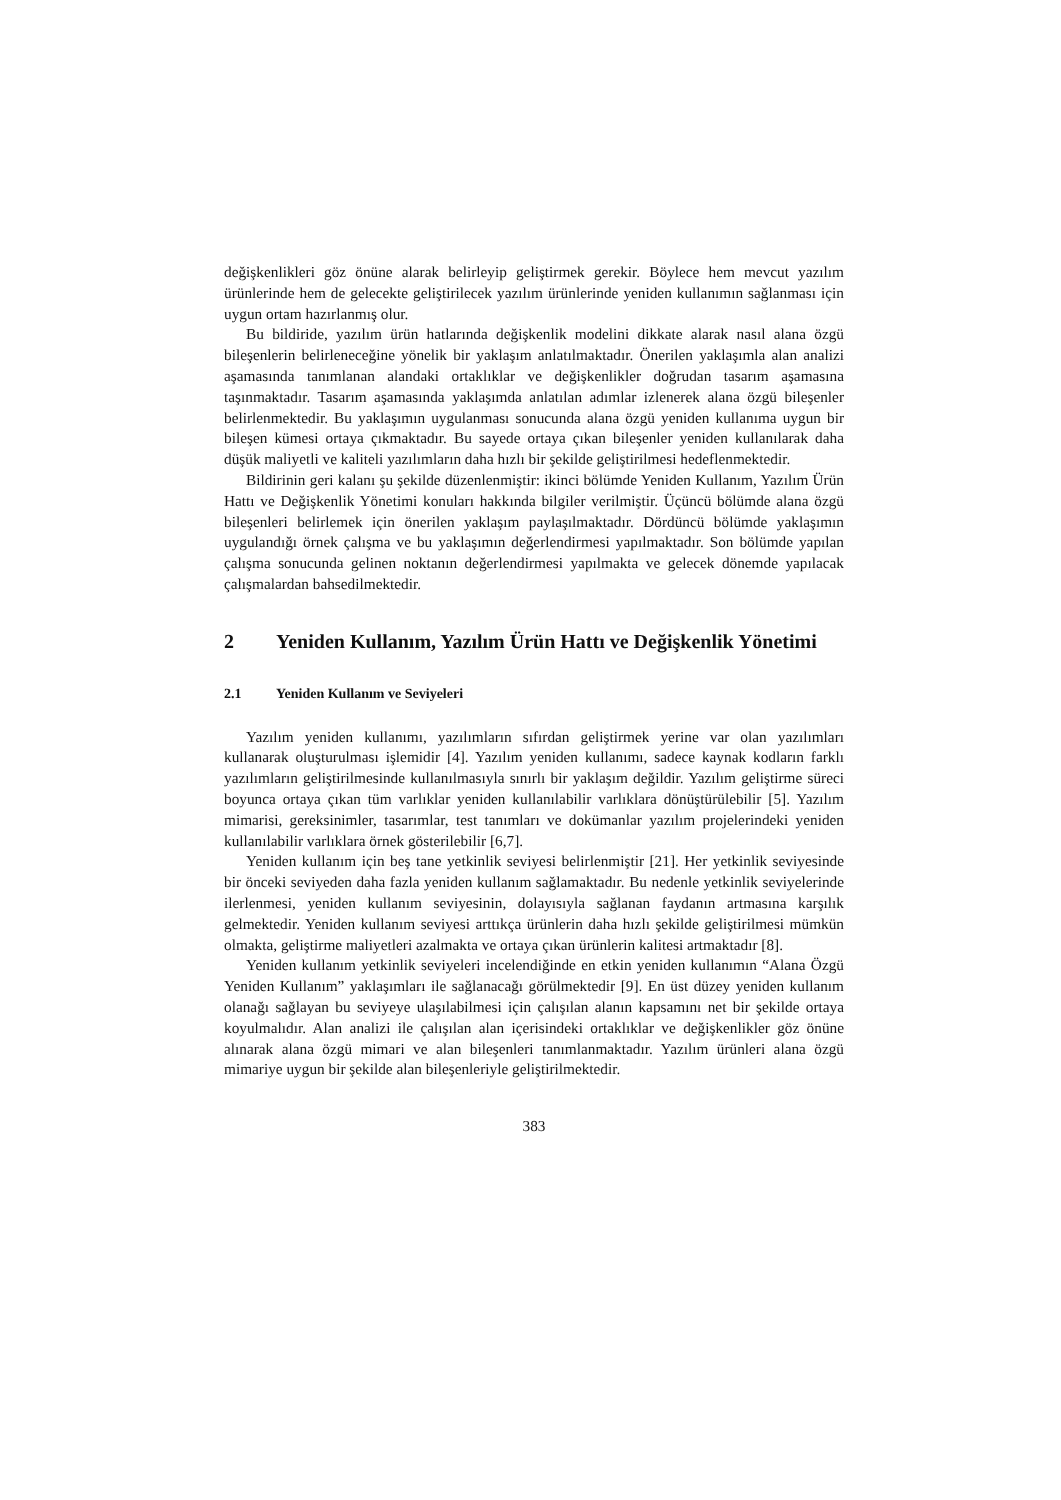değişkenlikleri göz önüne alarak belirleyip geliştirmek gerekir. Böylece hem mevcut yazılım ürünlerinde hem de gelecekte geliştirilecek yazılım ürünlerinde yeniden kullanımın sağlanması için uygun ortam hazırlanmış olur.
Bu bildiride, yazılım ürün hatlarında değişkenlik modelini dikkate alarak nasıl alana özgü bileşenlerin belirleneceğine yönelik bir yaklaşım anlatılmaktadır. Önerilen yaklaşımla alan analizi aşamasında tanımlanan alandaki ortaklıklar ve değişkenlikler doğrudan tasarım aşamasına taşınmaktadır. Tasarım aşamasında yaklaşımda anlatılan adımlar izlenerek alana özgü bileşenler belirlenmektedir. Bu yaklaşımın uygulanması sonucunda alana özgü yeniden kullanıma uygun bir bileşen kümesi ortaya çıkmaktadır. Bu sayede ortaya çıkan bileşenler yeniden kullanılarak daha düşük maliyetli ve kaliteli yazılımların daha hızlı bir şekilde geliştirilmesi hedeflenmektedir.
Bildirinin geri kalanı şu şekilde düzenlenmiştir: ikinci bölümde Yeniden Kullanım, Yazılım Ürün Hattı ve Değişkenlik Yönetimi konuları hakkında bilgiler verilmiştir. Üçüncü bölümde alana özgü bileşenleri belirlemek için önerilen yaklaşım paylaşılmaktadır. Dördüncü bölümde yaklaşımın uygulandığı örnek çalışma ve bu yaklaşımın değerlendirmesi yapılmaktadır. Son bölümde yapılan çalışma sonucunda gelinen noktanın değerlendirmesi yapılmakta ve gelecek dönemde yapılacak çalışmalardan bahsedilmektedir.
2 Yeniden Kullanım, Yazılım Ürün Hattı ve Değişkenlik Yönetimi
2.1 Yeniden Kullanım ve Seviyeleri
Yazılım yeniden kullanımı, yazılımların sıfırdan geliştirmek yerine var olan yazılımları kullanarak oluşturulması işlemidir [4]. Yazılım yeniden kullanımı, sadece kaynak kodların farklı yazılımların geliştirilmesinde kullanılmasıyla sınırlı bir yaklaşım değildir. Yazılım geliştirme süreci boyunca ortaya çıkan tüm varlıklar yeniden kullanılabilir varlıklara dönüştürülebilir [5]. Yazılım mimarisi, gereksinimler, tasarımlar, test tanımları ve dokümanlar yazılım projelerindeki yeniden kullanılabilir varlıklara örnek gösterilebilir [6,7].
Yeniden kullanım için beş tane yetkinlik seviyesi belirlenmiştir [21]. Her yetkinlik seviyesinde bir önceki seviyeden daha fazla yeniden kullanım sağlamaktadır. Bu nedenle yetkinlik seviyelerinde ilerlenmesi, yeniden kullanım seviyesinin, dolayısıyla sağlanan faydanın artmasına karşılık gelmektedir. Yeniden kullanım seviyesi arttıkça ürünlerin daha hızlı şekilde geliştirilmesi mümkün olmakta, geliştirme maliyetleri azalmakta ve ortaya çıkan ürünlerin kalitesi artmaktadır [8].
Yeniden kullanım yetkinlik seviyeleri incelendiğinde en etkin yeniden kullanımın “Alana Özgü Yeniden Kullanım” yaklaşımları ile sağlanacağı görülmektedir [9]. En üst düzey yeniden kullanım olanağı sağlayan bu seviyeye ulaşılabilmesi için çalışılan alanın kapsamını net bir şekilde ortaya koyulmalıdır. Alan analizi ile çalışılan alan içerisindeki ortaklıklar ve değişkenlikler göz önüne alınarak alana özgü mimari ve alan bileşenleri tanımlanmaktadır. Yazılım ürünleri alana özgü mimariye uygun bir şekilde alan bileşenleriyle geliştirilmektedir.
383